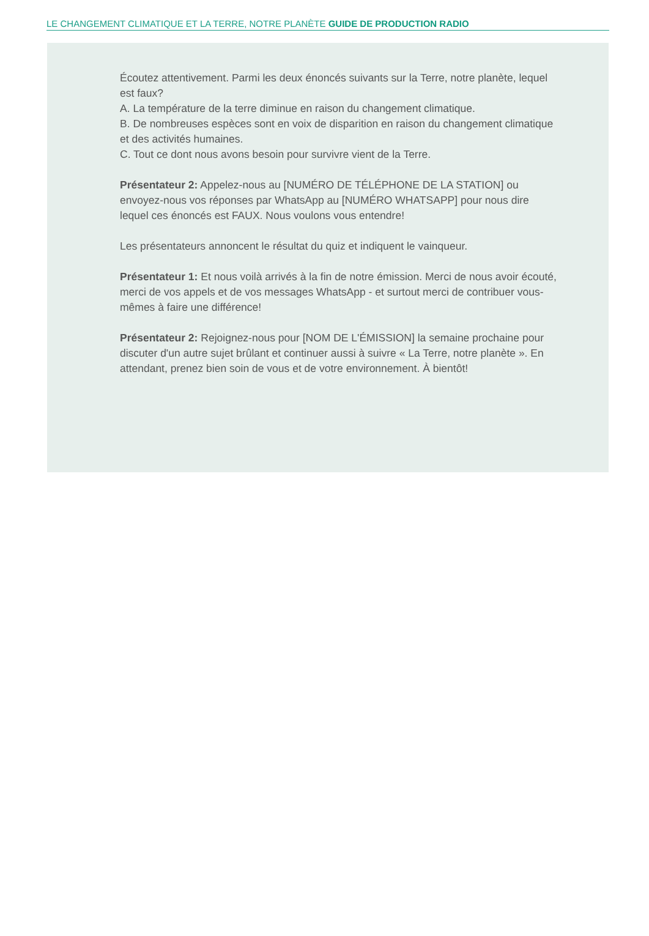LE CHANGEMENT CLIMATIQUE ET LA TERRE, NOTRE PLANÈTE GUIDE DE PRODUCTION RADIO
Écoutez attentivement. Parmi les deux énoncés suivants sur la Terre, notre planète, lequel est faux?
A. La température de la terre diminue en raison du changement climatique.
B. De nombreuses espèces sont en voix de disparition en raison du changement climatique et des activités humaines.
C. Tout ce dont nous avons besoin pour survivre vient de la Terre.
Présentateur 2: Appelez-nous au [NUMÉRO DE TÉLÉPHONE DE LA STATION] ou envoyez-nous vos réponses par WhatsApp au [NUMÉRO WHATSAPP] pour nous dire lequel ces énoncés est FAUX. Nous voulons vous entendre!
Les présentateurs annoncent le résultat du quiz et indiquent le vainqueur.
Présentateur 1: Et nous voilà arrivés à la fin de notre émission. Merci de nous avoir écouté, merci de vos appels et de vos messages WhatsApp - et surtout merci de contribuer vous-mêmes à faire une différence!
Présentateur 2: Rejoignez-nous pour [NOM DE L'ÉMISSION] la semaine prochaine pour discuter d'un autre sujet brûlant et continuer aussi à suivre « La Terre, notre planète ». En attendant, prenez bien soin de vous et de votre environnement. À bientôt!